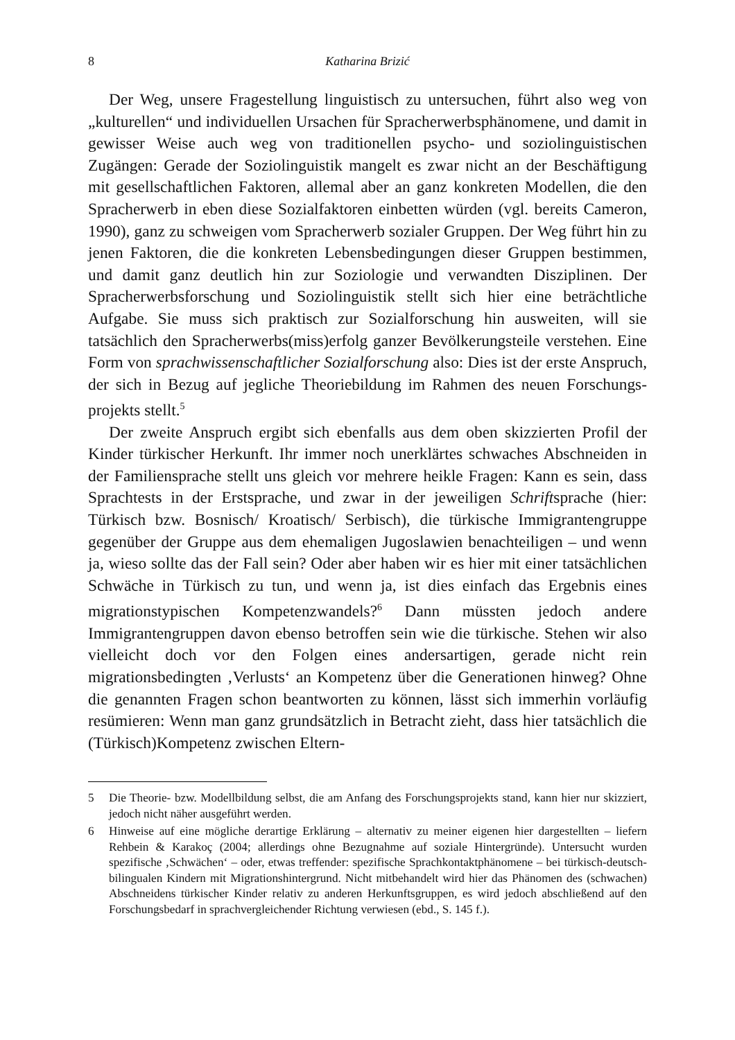8 Katharina Brizić
Der Weg, unsere Fragestellung linguistisch zu untersuchen, führt also weg von „kulturellen“ und individuellen Ursachen für Spracherwerbsphänomene, und damit in gewisser Weise auch weg von traditionellen psycho- und sozio­linguistischen Zugängen: Gerade der Soziolinguistik mangelt es zwar nicht an der Beschäftigung mit gesellschaftlichen Faktoren, allemal aber an ganz kon­kreten Modellen, die den Spracherwerb in eben diese Sozialfaktoren einbetten würden (vgl. bereits Cameron, 1990), ganz zu schweigen vom Spracherwerb sozialer Gruppen. Der Weg führt hin zu jenen Faktoren, die die konkreten Le­bensbedingungen dieser Gruppen bestimmen, und damit ganz deutlich hin zur Soziologie und verwandten Disziplinen. Der Spracherwerbsforschung und So­ziolinguistik stellt sich hier eine beträchtliche Aufgabe. Sie muss sich praktisch zur Sozialforschung hin ausweiten, will sie tatsächlich den Sprach­erwerbs(miss)erfolg ganzer Bevölkerungsteile verstehen. Eine Form von sprachwissenschaftlicher Sozialforschung also: Dies ist der erste Anspruch, der sich in Bezug auf jegliche Theoriebildung im Rahmen des neuen Forschungs­projekts stellt.<sup>5</sup>
Der zweite Anspruch ergibt sich ebenfalls aus dem oben skizzierten Profil der Kinder türkischer Herkunft. Ihr immer noch unerklärtes schwaches Ab­schneiden in der Familiensprache stellt uns gleich vor mehrere heikle Fragen: Kann es sein, dass Sprachtests in der Erstsprache, und zwar in der jeweiligen Schriftsprache (hier: Türkisch bzw. Bosnisch/ Kroatisch/ Serbisch), die türkische Immigrantengruppe gegenüber der Gruppe aus dem ehemaligen Jugoslawien benachteiligen – und wenn ja, wieso sollte das der Fall sein? Oder aber haben wir es hier mit einer tatsächlichen Schwäche in Türkisch zu tun, und wenn ja, ist dies einfach das Ergebnis eines migrationstypischen Kompetenzwandels?<sup>6</sup> Dann müssten jedoch andere Immigrantengruppen davon ebenso betroffen sein wie die türkische. Stehen wir also vielleicht doch vor den Folgen eines anders­artigen, gerade nicht rein migrationsbedingten ‚Verlusts‘ an Kompetenz über die Generationen hinweg? Ohne die genannten Fragen schon beantworten zu kön­nen, lässt sich immerhin vorläufig resümieren: Wenn man ganz grundsätzlich in Betracht zieht, dass hier tatsächlich die (Türkisch)Kompetenz zwischen Eltern-
5 Die Theorie- bzw. Modellbildung selbst, die am Anfang des Forschungsprojekts stand, kann hier nur skizziert, jedoch nicht näher ausgeführt werden.
6 Hinweise auf eine mögliche derartige Erklärung – alternativ zu meiner eigenen hier darge­stellten – liefern Rehbein & Karakoç (2004; allerdings ohne Bezugnahme auf soziale Hin­tergründe). Untersucht wurden spezifische ‚Schwächen‘ – oder, etwas treffender: spezifi­sche Sprachkontaktphänomene – bei türkisch-deutsch-bilingualen Kindern mit Migrati­onshintergrund. Nicht mitbehandelt wird hier das Phänomen des (schwachen) Abschnei­dens türkischer Kinder relativ zu anderen Herkunftsgruppen, es wird jedoch abschließend auf den Forschungsbedarf in sprachvergleichender Richtung verwiesen (ebd., S. 145 f.).